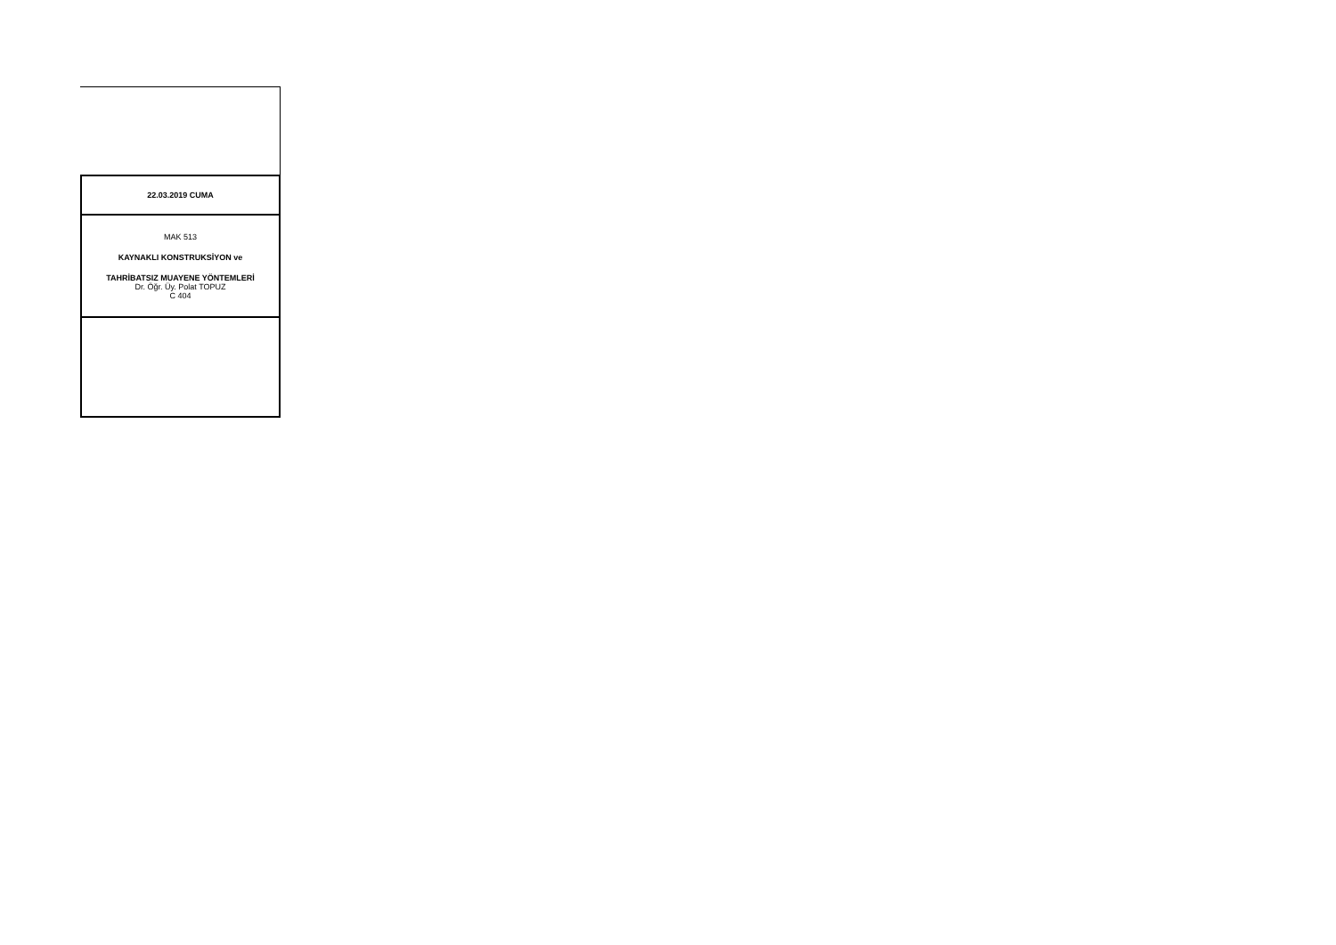| 22.03.2019 CUMA |
| MAK 513 KAYNAKLI KONSTRUKSİYON ve TAHRİBATSIZ MUAYENE YÖNTEMLERİ Dr. Öğr. Üy. Polat TOPUZ C 404 |